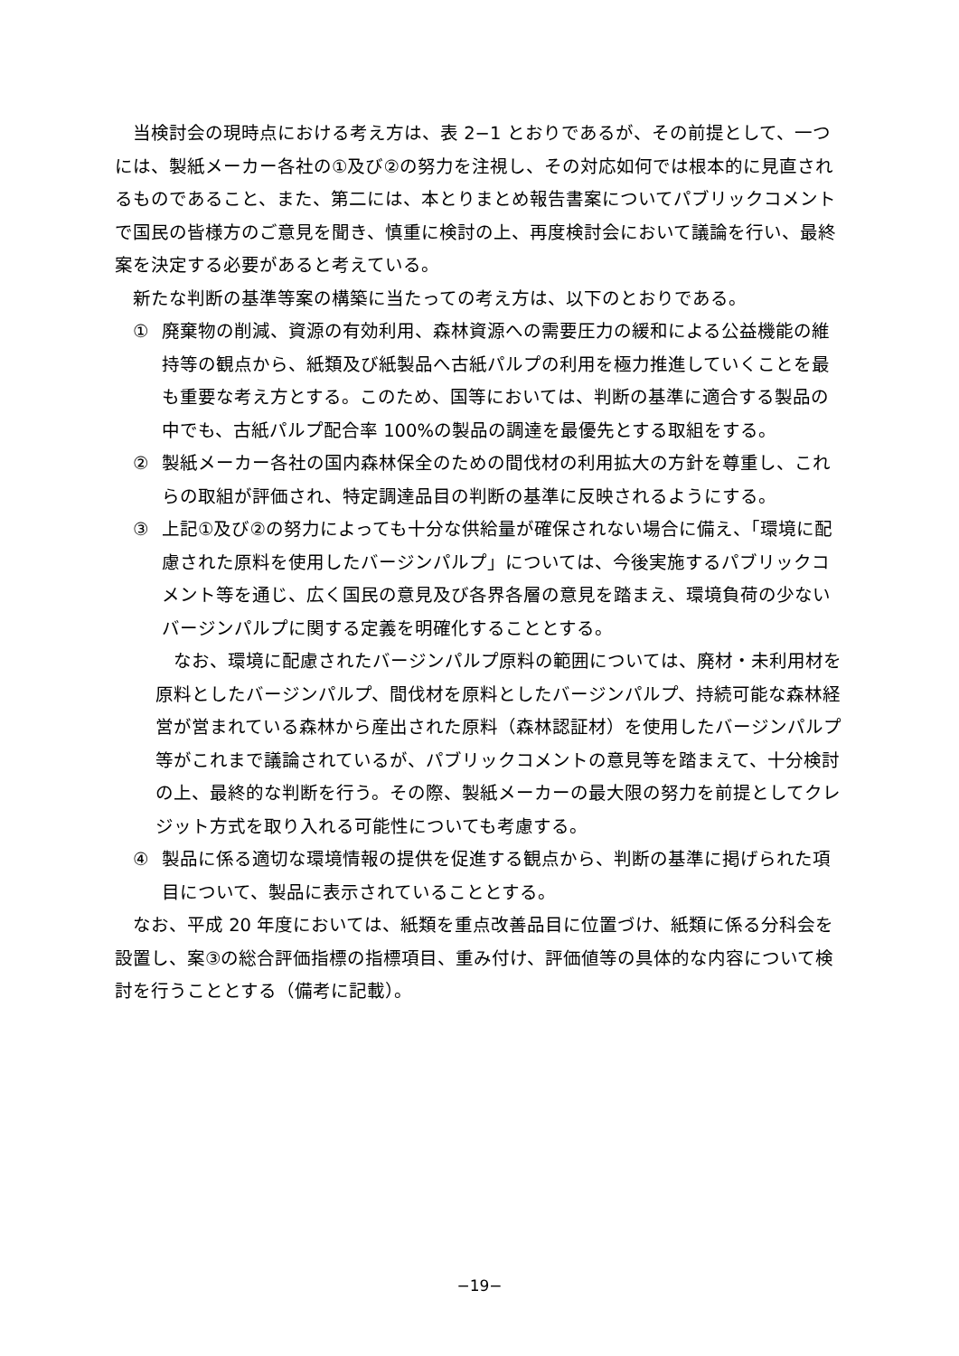当検討会の現時点における考え方は、表 2−1 とおりであるが、その前提として、一つには、製紙メーカー各社の①及び②の努力を注視し、その対応如何では根本的に見直されるものであること、また、第二には、本とりまとめ報告書案についてパブリックコメントで国民の皆様方のご意見を聞き、慎重に検討の上、再度検討会において議論を行い、最終案を決定する必要があると考えている。
新たな判断の基準等案の構築に当たっての考え方は、以下のとおりである。
① 廃棄物の削減、資源の有効利用、森林資源への需要圧力の緩和による公益機能の維持等の観点から、紙類及び紙製品へ古紙パルプの利用を極力推進していくことを最も重要な考え方とする。このため、国等においては、判断の基準に適合する製品の中でも、古紙パルプ配合率 100%の製品の調達を最優先とする取組をする。
② 製紙メーカー各社の国内森林保全のための間伐材の利用拡大の方針を尊重し、これらの取組が評価され、特定調達品目の判断の基準に反映されるようにする。
③ 上記①及び②の努力によっても十分な供給量が確保されない場合に備え、「環境に配慮された原料を使用したバージンパルプ」については、今後実施するパブリックコメント等を通じ、広く国民の意見及び各界各層の意見を踏まえ、環境負荷の少ないバージンパルプに関する定義を明確化することとする。
なお、環境に配慮されたバージンパルプ原料の範囲については、廃材・未利用材を原料としたバージンパルプ、間伐材を原料としたバージンパルプ、持続可能な森林経営が営まれている森林から産出された原料（森林認証材）を使用したバージンパルプ等がこれまで議論されているが、パブリックコメントの意見等を踏まえて、十分検討の上、最終的な判断を行う。その際、製紙メーカーの最大限の努力を前提としてクレジット方式を取り入れる可能性についても考慮する。
④ 製品に係る適切な環境情報の提供を促進する観点から、判断の基準に掲げられた項目について、製品に表示されていることとする。
なお、平成 20 年度においては、紙類を重点改善品目に位置づけ、紙類に係る分科会を設置し、案③の総合評価指標の指標項目、重み付け、評価値等の具体的な内容について検討を行うこととする（備考に記載）。
−19−